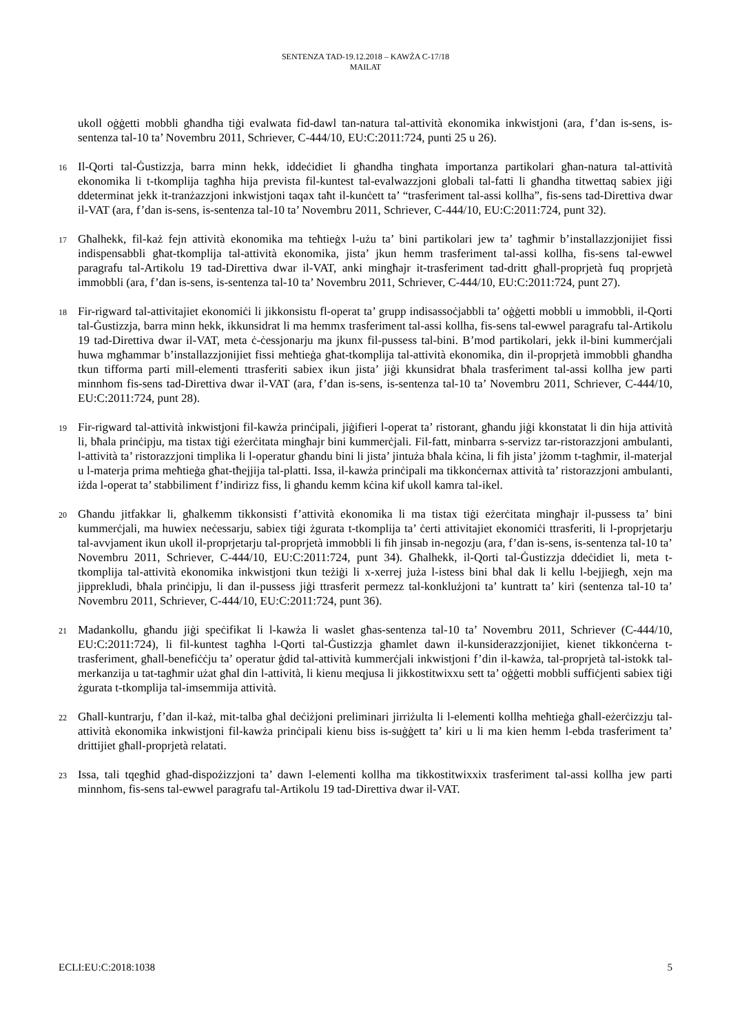SENTENZA TAD-19.12.2018 – KAWŻA C-17/18
MAILAT
ukoll oġġetti mobbli għandha tiġi evalwata fid-dawl tan-natura tal-attività ekonomika inkwistjoni (ara, f’dan is-sens, is-sentenza tal-10 ta’ Novembru 2011, Schriever, C-444/10, EU:C:2011:724, punti 25 u 26).
16
Il-Qorti tal-Ġustizzja, barra minn hekk, iddeċidiet li għandha tingħata importanza partikolari għan-natura tal-attività ekonomika li t-tkomplija tagħha hija prevista fil-kuntest tal-evalwazzjoni globali tal-fatti li għandha titwettaq sabiex jiġi ddeterminat jekk it-tranżazzjoni inkwistjoni taqax taħt il-kunċett ta’ “trasferiment tal-assi kollha”, fis-sens tad-Direttiva dwar il-VAT (ara, f’dan is-sens, is-sentenza tal-10 ta’ Novembru 2011, Schriever, C-444/10, EU:C:2011:724, punt 32).
17
Għalhekk, fil-każ fejn attività ekonomika ma teħtieġx l-użu ta’ bini partikolari jew ta’ tagħmir b’installazzjonijiet fissi indispensabbli għat-tkomplija tal-attività ekonomika, jista’ jkun hemm trasferiment tal-assi kollha, fis-sens tal-ewwel paragrafu tal-Artikolu 19 tad-Direttiva dwar il-VAT, anki mingħajr it-trasferiment tad-dritt għall-proprjetà fuq proprjetà immobbli (ara, f’dan is-sens, is-sentenza tal-10 ta’ Novembru 2011, Schriever, C-444/10, EU:C:2011:724, punt 27).
18
Fir-rigward tal-attivitajiet ekonomiċi li jikkonsistu fl-operat ta’ grupp indisassoċjabbli ta’ oġġetti mobbli u immobbli, il-Qorti tal-Ġustizzja, barra minn hekk, ikkunsidrat li ma hemmx trasferiment tal-assi kollha, fis-sens tal-ewwel paragrafu tal-Artikolu 19 tad-Direttiva dwar il-VAT, meta ċ-ċessjonarju ma jkunx fil-pussess tal-bini. B’mod partikolari, jekk il-bini kummerċjali huwa mgħammar b’installazzjonijiet fissi meħtieġa għat-tkomplija tal-attività ekonomika, din il-proprjetà immobbli għandha tkun tifforma parti mill-elementi ttrasferiti sabiex ikun jista’ jiġi kkunsidrat bħala trasferiment tal-assi kollha jew parti minnhom fis-sens tad-Direttiva dwar il-VAT (ara, f’dan is-sens, is-sentenza tal-10 ta’ Novembru 2011, Schriever, C-444/10, EU:C:2011:724, punt 28).
19
Fir-rigward tal-attività inkwistjoni fil-kawża prinċipali, jiġifieri l-operat ta’ ristorant, għandu jiġi kkonstatat li din hija attività li, bħala prinċipju, ma tistax tiġi eżerċitata mingħajr bini kummerċjali. Fil-fatt, minbarra s-servizz tar-ristorazzjoni ambulanti, l-attività ta’ ristorazzjoni timplika li l-operatur għandu bini li jista’ jintuża bħala kċina, li fih jista’ jżomm t-tagħmir, il-materjal u l-materja prima meħtieġa għat-tħejjija tal-platti. Issa, il-kawża prinċipali ma tikkonċernax attività ta’ ristorazzjoni ambulanti, iżda l-operat ta’ stabbiliment f’indirizz fiss, li għandu kemm kċina kif ukoll kamra tal-ikel.
20
Għandu jitfakkar li, għalkemm tikkonsisti f’attività ekonomika li ma tistax tiġi eżerċitata mingħajr il-pussess ta’ bini kummerċjali, ma huwiex neċessarju, sabiex tiġi żgurata t-tkomplija ta’ ċerti attivitajiet ekonomiċi ttrasferiti, li l-proprjetarju tal-avvjament ikun ukoll il-proprjetarju tal-proprjetà immobbli li fih jinsab in-negozju (ara, f’dan is-sens, is-sentenza tal-10 ta’ Novembru 2011, Schriever, C-444/10, EU:C:2011:724, punt 34). Għalhekk, il-Qorti tal-Ġustizzja ddeċidiet li, meta t-tkomplija tal-attività ekonomika inkwistjoni tkun teżiġi li x-xerrej juża l-istess bini bħal dak li kellu l-bejjiegħ, xejn ma jipprekludi, bħala prinċipju, li dan il-pussess jiġi ttrasferit permezz tal-konklużjoni ta’ kuntratt ta’ kiri (sentenza tal-10 ta’ Novembru 2011, Schriever, C-444/10, EU:C:2011:724, punt 36).
21
Madankollu, għandu jiġi speċifikat li l-kawża li waslet għas-sentenza tal-10 ta’ Novembru 2011, Schriever (C-444/10, EU:C:2011:724), li fil-kuntest tagħha l-Qorti tal-Ġustizzja għamlet dawn il-kunsiderazzjonijiet, kienet tikkonċerna t-trasferiment, għall-benefiċċju ta’ operatur ġdid tal-attività kummerċjali inkwistjoni f’din il-kawża, tal-proprjetà tal-istokk tal-merkanzija u tat-tagħmir użat għal din l-attività, li kienu meqjusa li jikkostitwixxu sett ta’ oġġetti mobbli suffiċjenti sabiex tiġi żgurata t-tkomplija tal-imsemmija attività.
22
Għall-kuntrarju, f’dan il-każ, mit-talba għal deċiżjoni preliminari jirriżulta li l-elementi kollha meħtieġa għall-eżerċizzju tal-attività ekonomika inkwistjoni fil-kawża prinċipali kienu biss is-suġġett ta’ kiri u li ma kien hemm l-ebda trasferiment ta’ drittijiet għall-proprjetà relatati.
23
Issa, tali tqegħid għad-dispożizzjoni ta’ dawn l-elementi kollha ma tikkostitwixxix trasferiment tal-assi kollha jew parti minnhom, fis-sens tal-ewwel paragrafu tal-Artikolu 19 tad-Direttiva dwar il-VAT.
ECLI:EU:C:2018:1038 5